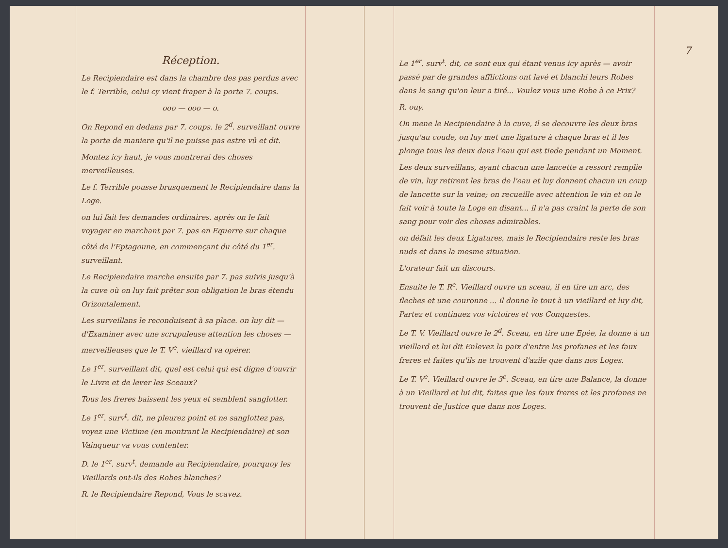Réception.
Le Recipiendaire est dans la chambre des pas perdus avec le f. Terrible, celui cy vient fraper à la porte 7. coups.
ooo — ooo — o.
On Repond en dedans par 7. coups. le 2<sup>d</sup>. surveillant ouvre la porte de maniere qu'il ne puisse pas estre vû et dit.
Montez icy haut, je vous montrerai des choses merveilleuses.
Le f. Terrible pousse brusquement le Recipiendaire dans la Loge.
on lui fait les demandes ordinaires. après on le fait voyager en marchant par 7. pas en Equerre sur chaque côté de l'Eptagoune, en commençant du côté du 1<sup>er</sup>. surveillant.
Le Recipiendaire marche ensuite par 7. pas suivis jusqu'à la cuve où on luy fait prêter son obligation le bras étendu Orizontalement.
Les surveillans le reconduisent à sa place. on luy dit — d'Examiner avec une scrupuleuse attention les choses — merveilleuses que le T. V<sup>e</sup>. vieillard va opérer.
Le 1<sup>er</sup>. surveillant dit, quel est celui qui est digne d'ouvrir le Livre et de lever les Sceaux?
Tous les freres baissent les yeux et semblent sanglotter.
Le 1<sup>er</sup>. surv<sup>t</sup>. dit, ne pleurez point et ne sanglottez pas, voyez une Victime (en montrant le Recipiendaire) et son Vainqueur va vous contenter.
D. le 1<sup>er</sup>. surv<sup>t</sup>. demande au Recipiendaire, pourquoy les Vieillards ont-ils des Robes blanches?
R. le Recipiendaire Repond, Vous le scavez.
Le 1<sup>er</sup>. surv<sup>t</sup>. dit, ce sont eux qui étant venus icy après — avoir passé par de grandes afflictions ont lavé et blanchi leurs Robes dans le sang qu'on leur a tiré... Voulez vous une Robe à ce Prix?
R. ouy.
On mene le Recipiendaire à la cuve, il se decouvre les deux bras jusqu'au coude, on luy met une ligature à chaque bras et il les plonge tous les deux dans l'eau qui est tiede pendant un Moment.
Les deux surveillans, ayant chacun une lancette a ressort remplie de vin, luy retirent les bras de l'eau et luy donnent chacun un coup de lancette sur la veine; on recueille avec attention le vin et on le fait voir à toute la Loge en disant... il n'a pas craint la perte de son sang pour voir des choses admirables.
on défait les deux Ligatures, mais le Recipiendaire reste les bras nuds et dans la mesme situation.
L'orateur fait un discours.
Ensuite le T. R<sup>e</sup>. Vieillard ouvre un sceau, il en tire un arc, des fleches et une couronne ... il donne le tout à un vieillard et luy dit, Partez et continuez vos victoires et vos Conquestes.
Le T. V. Vieillard ouvre le 2<sup>d</sup>. Sceau, en tire une Epée, la donne à un vieillard et lui dit Enlevez la paix d'entre les profanes et les faux freres et faites qu'ils ne trouvent d'azile que dans nos Loges.
Le T. V<sup>e</sup>. Vieillard ouvre le 3<sup>e</sup>. Sceau, en tire une Balance, la donne à un Vieillard et lui dit, faites que les faux freres et les profanes ne trouvent de Justice que dans nos Loges.
7